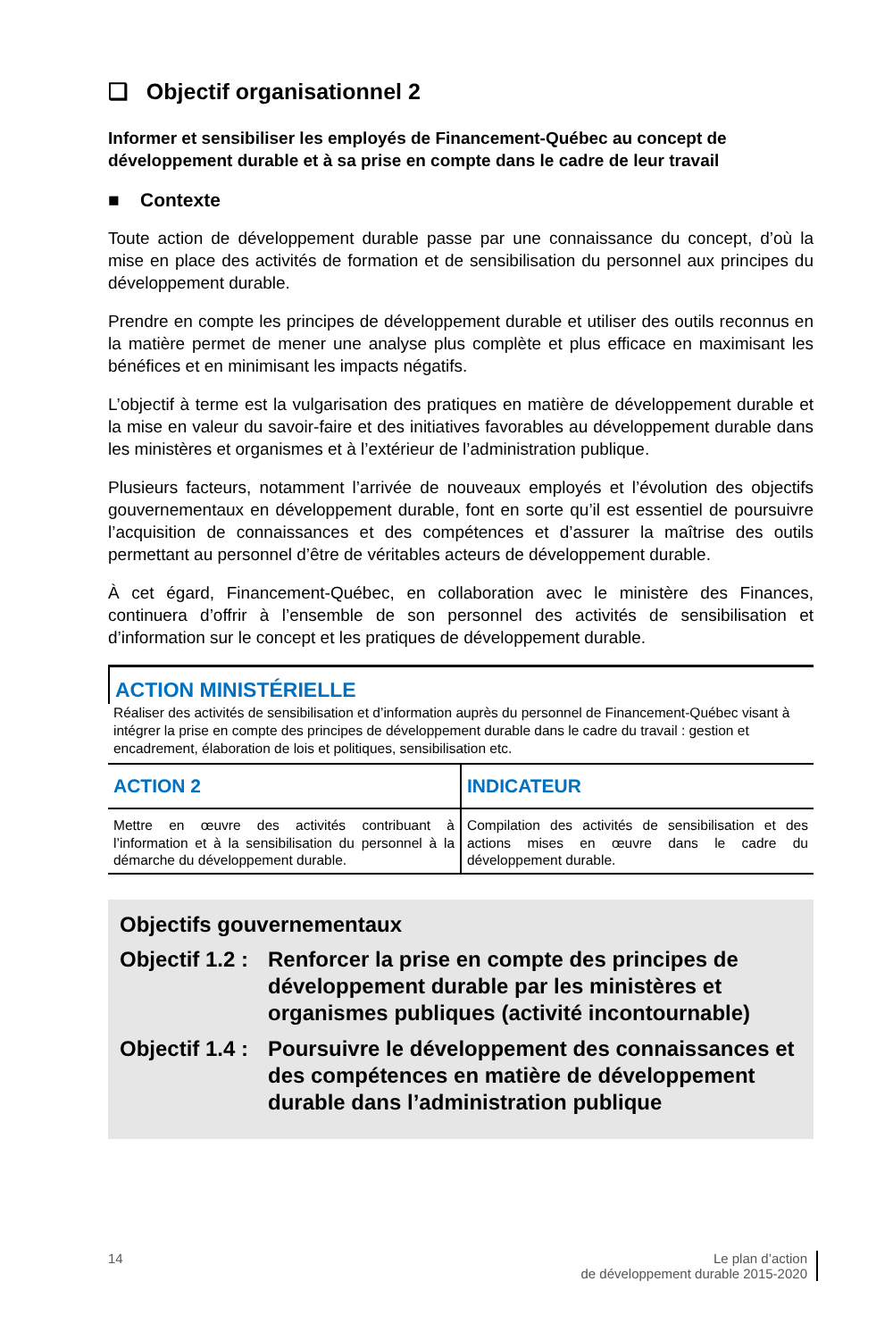❑ Objectif organisationnel 2
Informer et sensibiliser les employés de Financement-Québec au concept de développement durable et à sa prise en compte dans le cadre de leur travail
■ Contexte
Toute action de développement durable passe par une connaissance du concept, d’où la mise en place des activités de formation et de sensibilisation du personnel aux principes du développement durable.
Prendre en compte les principes de développement durable et utiliser des outils reconnus en la matière permet de mener une analyse plus complète et plus efficace en maximisant les bénéfices et en minimisant les impacts négatifs.
L’objectif à terme est la vulgarisation des pratiques en matière de développement durable et la mise en valeur du savoir-faire et des initiatives favorables au développement durable dans les ministères et organismes et à l’extérieur de l’administration publique.
Plusieurs facteurs, notamment l’arrivée de nouveaux employés et l’évolution des objectifs gouvernementaux en développement durable, font en sorte qu’il est essentiel de poursuivre l’acquisition de connaissances et des compétences et d’assurer la maîtrise des outils permettant au personnel d’être de véritables acteurs de développement durable.
À cet égard, Financement-Québec, en collaboration avec le ministère des Finances, continuera d’offrir à l’ensemble de son personnel des activités de sensibilisation et d’information sur le concept et les pratiques de développement durable.
ACTION MINISTÉRIELLE
Réaliser des activités de sensibilisation et d’information auprès du personnel de Financement-Québec visant à intégrer la prise en compte des principes de développement durable dans le cadre du travail : gestion et encadrement, élaboration de lois et politiques, sensibilisation etc.
| ACTION 2 | INDICATEUR |
| --- | --- |
| Mettre en œuvre des activités contribuant à l’information et à la sensibilisation du personnel à la démarche du développement durable. | Compilation des activités de sensibilisation et des actions mises en œuvre dans le cadre du développement durable. |
Objectifs gouvernementaux
Objectif 1.2 :
Renforcer la prise en compte des principes de développement durable par les ministères et organismes publiques (activité incontournable)
Objectif 1.4 :
Poursuivre le développement des connaissances et des compétences en matière de développement durable dans l’administration publique
14 Le plan d’action
de développement durable 2015-2020